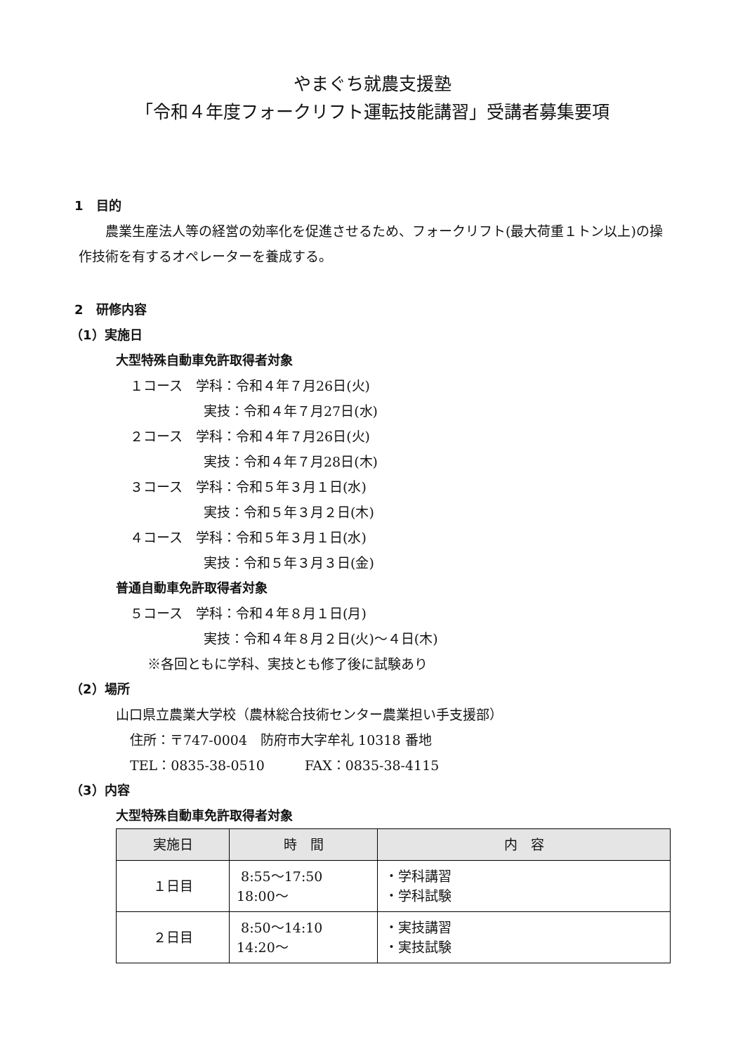やまぐち就農支援塾
「令和４年度フォークリフト運転技能講習」受講者募集要項
1　目的
農業生産法人等の経営の効率化を促進させるため、フォークリフト(最大荷重１トン以上)の操作技術を有するオペレーターを養成する。
2　研修内容
（1）実施日
大型特殊自動車免許取得者対象
１コース　学科：令和４年７月26日(火)
実技：令和４年７月27日(水)
２コース　学科：令和４年７月26日(火)
実技：令和４年７月28日(木)
３コース　学科：令和５年３月１日(水)
実技：令和５年３月２日(木)
４コース　学科：令和５年３月１日(水)
実技：令和５年３月３日(金)
普通自動車免許取得者対象
５コース　学科：令和４年８月１日(月)
実技：令和４年８月２日(火)～４日(木)
※各回ともに学科、実技とも修了後に試験あり
（2）場所
山口県立農業大学校（農林総合技術センター農業担い手支援部）
住所：〒747-0004　防府市大字牟礼 10318 番地
TEL：0835-38-0510　　　FAX：0835-38-4115
（3）内容
大型特殊自動車免許取得者対象
| 実施日 | 時 間 | 内 容 |
| --- | --- | --- |
| １日目 | 8:55～17:50 18:00～ | ・学科講習 ・学科試験 |
| ２日目 | 8:50～14:10 14:20～ | ・実技講習 ・実技試験 |